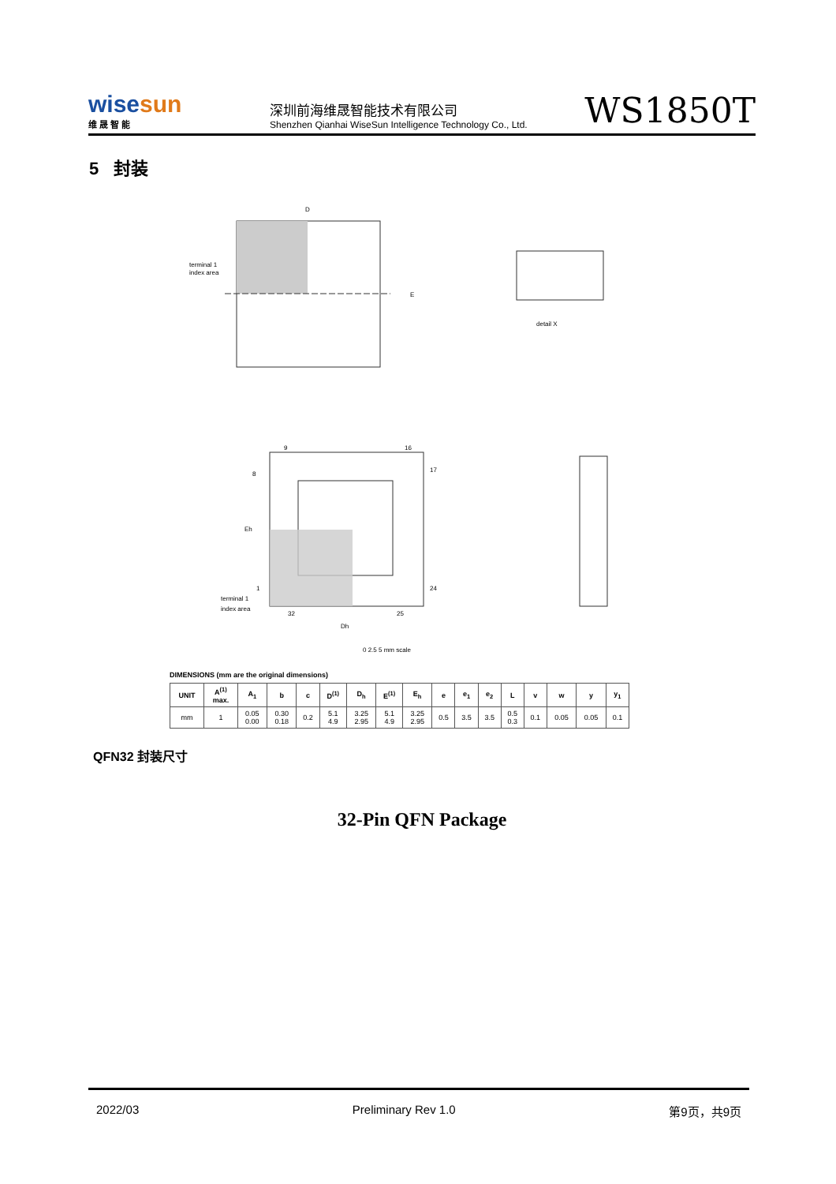wisesun
维 晟 智 能
深圳前海维晟智能技术有限公司
Shenzhen Qianhai WiseSun Intelligence Technology Co., Ltd.
WS1850T
5 封装
terminal 1
index area
D
E
detail X
9
16
8
17
1
24
32
25
terminal 1
index area
Dh
Eh
0 2.5 5 mm scale
DIMENSIONS (mm are the original dimensions)
| UNIT | A<sup>(1)</sup> max. | A<sub>1</sub> | b | c | D<sup>(1)</sup> | D<sub>h</sub> | E<sup>(1)</sup> | E<sub>h</sub> | e | e<sub>1</sub> | e<sub>2</sub> | L | v | w | y | y<sub>1</sub> |
| --- | --- | --- | --- | --- | --- | --- | --- | --- | --- | --- | --- | --- | --- | --- | --- | --- |
| mm | 1 | 0.05 0.00 | 0.30 0.18 | 0.2 | 5.1 4.9 | 3.25 2.95 | 5.1 4.9 | 3.25 2.95 | 0.5 | 3.5 | 3.5 | 0.5 0.3 | 0.1 | 0.05 | 0.05 | 0.1 |
QFN32 封装尺寸
32-Pin QFN Package
2022/03 Preliminary Rev 1.0 第9页，共9页